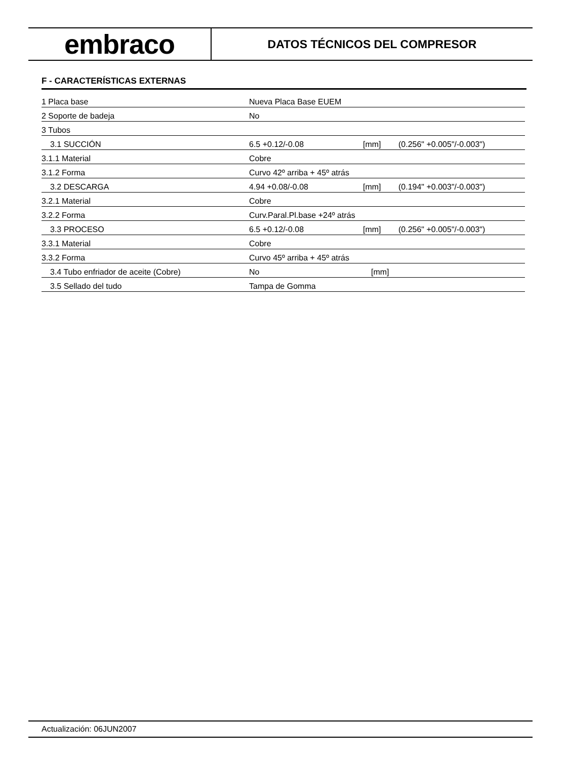embraco
DATOS TÉCNICOS DEL COMPRESOR
F - CARACTERÍSTICAS EXTERNAS
| 1 Placa base | Nueva Placa Base EUEM | | |
| 2 Soporte de badeja | No | | |
| 3 Tubos | | | |
| 3.1 SUCCIÓN | 6.5 +0.12/-0.08 | [mm] | (0.256" +0.005"/-0.003") |
| 3.1.1 Material | Cobre | | |
| 3.1.2 Forma | Curvo 42º arriba + 45º atrás | | |
| 3.2 DESCARGA | 4.94 +0.08/-0.08 | [mm] | (0.194" +0.003"/-0.003") |
| 3.2.1 Material | Cobre | | |
| 3.2.2 Forma | Curv.Paral.Pl.base +24º atrás | | |
| 3.3 PROCESO | 6.5 +0.12/-0.08 | [mm] | (0.256" +0.005"/-0.003") |
| 3.3.1 Material | Cobre | | |
| 3.3.2 Forma | Curvo 45º arriba + 45º atrás | | |
| 3.4 Tubo enfriador de aceite (Cobre) | No | [mm] | |
| 3.5 Sellado del tudo | Tampa de Gomma | | |
Actualización: 06JUN2007